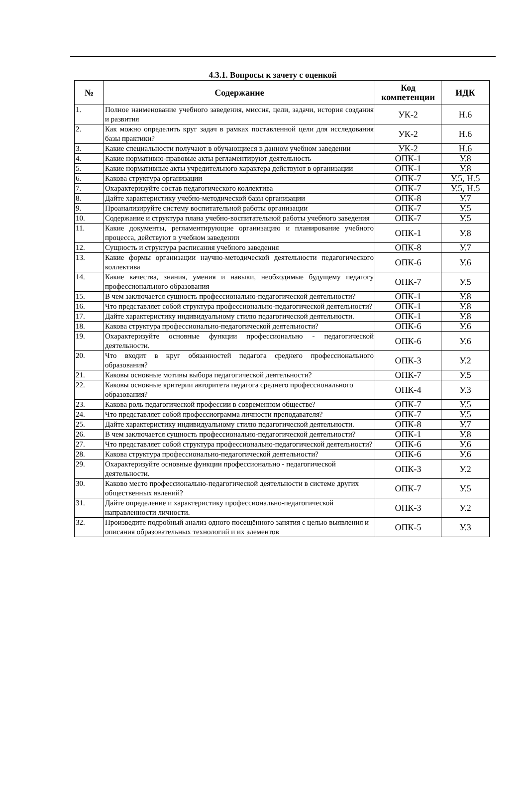4.3.1. Вопросы к зачету с оценкой
| № | Содержание | Код компетенции | ИДК |
| --- | --- | --- | --- |
| 1. | Полное наименование учебного заведения, миссия, цели, задачи, история создания и развития | УК-2 | Н.6 |
| 2. | Как можно определить круг задач в рамках поставленной цели для исследования базы практики? | УК-2 | Н.6 |
| 3. | Какие специальности получают в обучающиеся в данном учебном заведении | УК-2 | Н.6 |
| 4. | Какие нормативно-правовые акты регламентируют деятельность | ОПК-1 | У.8 |
| 5. | Какие нормативные акты учредительного характера действуют в организации | ОПК-1 | У.8 |
| 6. | Какова структура организации | ОПК-7 | У.5, Н.5 |
| 7. | Охарактеризуйте состав педагогического коллектива | ОПК-7 | У.5, Н.5 |
| 8. | Дайте характеристику учебно-методической базы организации | ОПК-8 | У.7 |
| 9. | Проанализируйте систему воспитательной работы организации | ОПК-7 | У.5 |
| 10. | Содержание и структура плана учебно-воспитательной работы учебного заведения | ОПК-7 | У.5 |
| 11. | Какие документы, регламентирующие организацию и планирование учебного процесса, действуют в учебном заведении | ОПК-1 | У.8 |
| 12. | Сущность и структура расписания учебного заведения | ОПК-8 | У.7 |
| 13. | Какие формы организации научно-методической деятельности педагогического коллектива | ОПК-6 | У.6 |
| 14. | Какие качества, знания, умения и навыки, необходимые будущему педагогу профессионального образования | ОПК-7 | У.5 |
| 15. | В чем заключается сущность профессионально-педагогической деятельности? | ОПК-1 | У.8 |
| 16. | Что представляет собой структура профессионально-педагогической деятельности? | ОПК-1 | У.8 |
| 17. | Дайте характеристику индивидуальному стилю педагогической деятельности. | ОПК-1 | У.8 |
| 18. | Какова структура профессионально-педагогической деятельности? | ОПК-6 | У.6 |
| 19. | Охарактеризуйте основные функции профессионально - педагогической деятельности. | ОПК-6 | У.6 |
| 20. | Что входит в круг обязанностей педагога среднего профессионального образования? | ОПК-3 | У.2 |
| 21. | Каковы основные мотивы выбора педагогической деятельности? | ОПК-7 | У.5 |
| 22. | Каковы основные критерии авторитета педагога среднего профессионального образования? | ОПК-4 | У.3 |
| 23. | Какова роль педагогической профессии в современном обществе? | ОПК-7 | У.5 |
| 24. | Что представляет собой профессиограмма личности преподавателя? | ОПК-7 | У.5 |
| 25. | Дайте характеристику индивидуальному стилю педагогической деятельности. | ОПК-8 | У.7 |
| 26. | В чем заключается сущность профессионально-педагогической деятельности? | ОПК-1 | У.8 |
| 27. | Что представляет собой структура профессионально-педагогической деятельности? | ОПК-6 | У.6 |
| 28. | Какова структура профессионально-педагогической деятельности? | ОПК-6 | У.6 |
| 29. | Охарактеризуйте основные функции профессионально - педагогической деятельности. | ОПК-3 | У.2 |
| 30. | Каково место профессионально-педагогической деятельности в системе других общественных явлений? | ОПК-7 | У.5 |
| 31. | Дайте определение и характеристику профессионально-педагогической направленности личности. | ОПК-3 | У.2 |
| 32. | Произведите подробный анализ одного посещённого занятия с целью выявления и описания образовательных технологий и их элементов | ОПК-5 | У.3 |